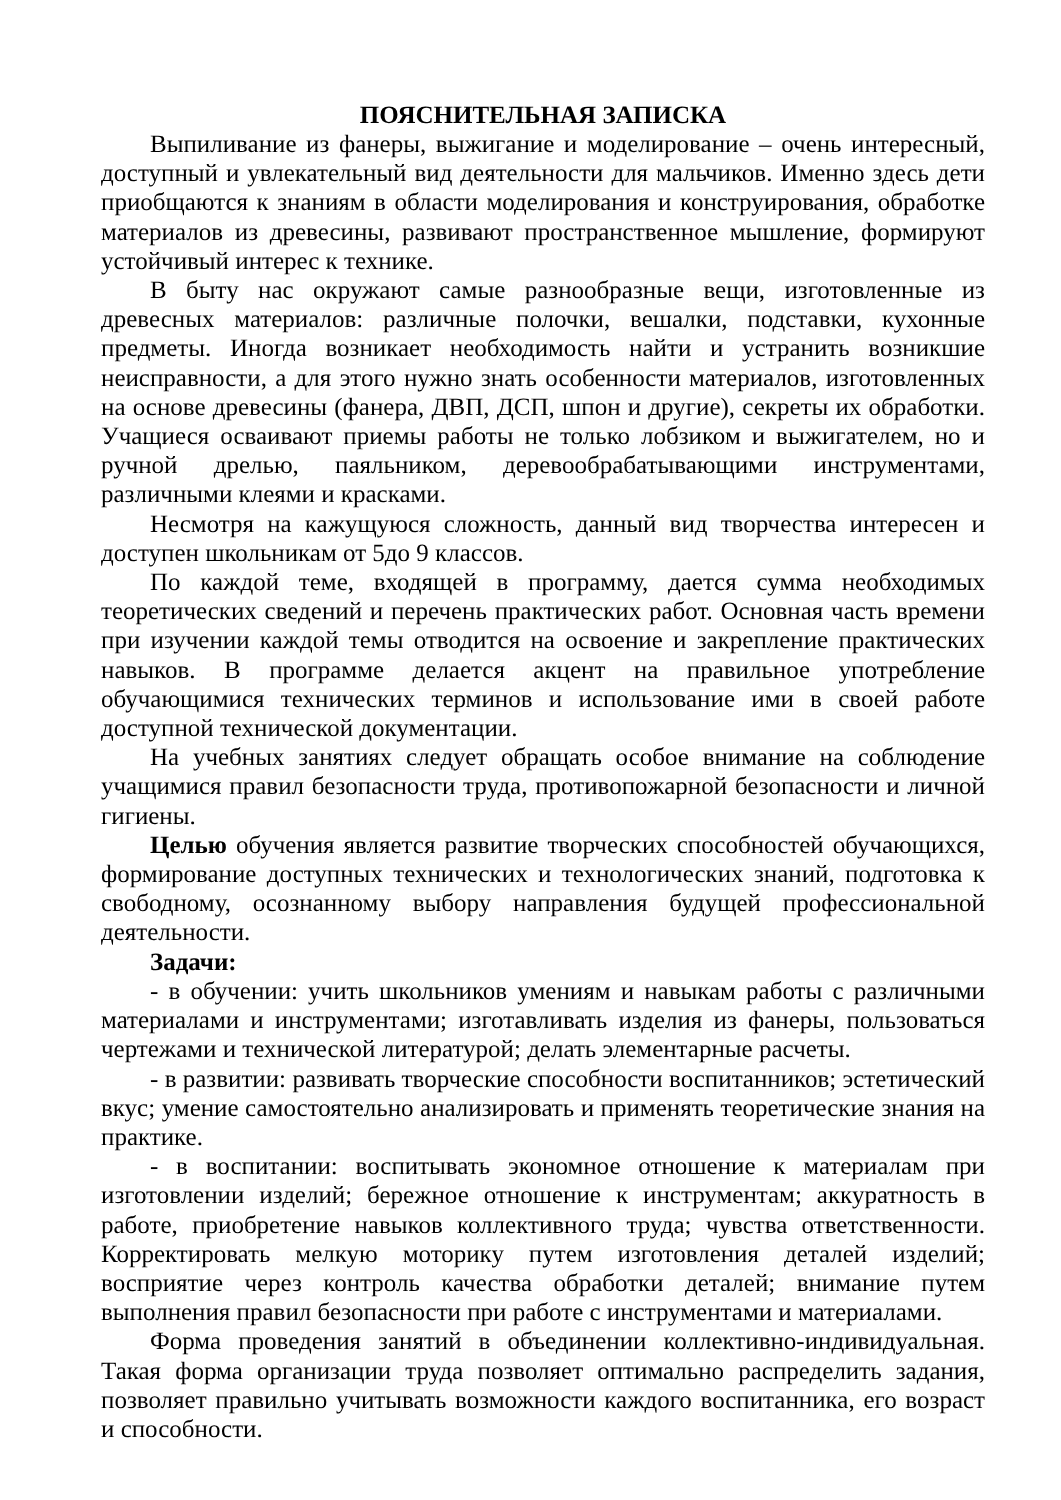ПОЯСНИТЕЛЬНАЯ ЗАПИСКА
Выпиливание из фанеры, выжигание и моделирование – очень интересный, доступный и увлекательный вид деятельности для мальчиков. Именно здесь дети приобщаются к знаниям в области моделирования и конструирования, обработке материалов из древесины, развивают пространственное мышление, формируют устойчивый интерес к технике.
В быту нас окружают самые разнообразные вещи, изготовленные из древесных материалов: различные полочки, вешалки, подставки, кухонные предметы. Иногда возникает необходимость найти и устранить возникшие неисправности, а для этого нужно знать особенности материалов, изготовленных на основе древесины (фанера, ДВП, ДСП, шпон и другие), секреты их обработки. Учащиеся осваивают приемы работы не только лобзиком и выжигателем, но и ручной дрелью, паяльником, деревообрабатывающими инструментами, различными клеями и красками.
Несмотря на кажущуюся сложность, данный вид творчества интересен и доступен школьникам от 5до 9 классов.
По каждой теме, входящей в программу, дается сумма необходимых теоретических сведений и перечень практических работ. Основная часть времени при изучении каждой темы отводится на освоение и закрепление практических навыков. В программе делается акцент на правильное употребление обучающимися технических терминов и использование ими в своей работе доступной технической документации.
На учебных занятиях следует обращать особое внимание на соблюдение учащимися правил безопасности труда, противопожарной безопасности и личной гигиены.
Целью обучения является развитие творческих способностей обучающихся, формирование доступных технических и технологических знаний, подготовка к свободному, осознанному выбору направления будущей профессиональной деятельности.
Задачи:
- в обучении: учить школьников умениям и навыкам работы с различными материалами и инструментами; изготавливать изделия из фанеры, пользоваться чертежами и технической литературой; делать элементарные расчеты.
- в развитии: развивать творческие способности воспитанников; эстетический вкус; умение самостоятельно анализировать и применять теоретические знания на практике.
- в воспитании: воспитывать экономное отношение к материалам при изготовлении изделий; бережное отношение к инструментам; аккуратность в работе, приобретение навыков коллективного труда; чувства ответственности. Корректировать мелкую моторику путем изготовления деталей изделий; восприятие через контроль качества обработки деталей; внимание путем выполнения правил безопасности при работе с инструментами и материалами.
Форма проведения занятий в объединении коллективно-индивидуальная. Такая форма организации труда позволяет оптимально распределить задания, позволяет правильно учитывать возможности каждого воспитанника, его возраст и способности.